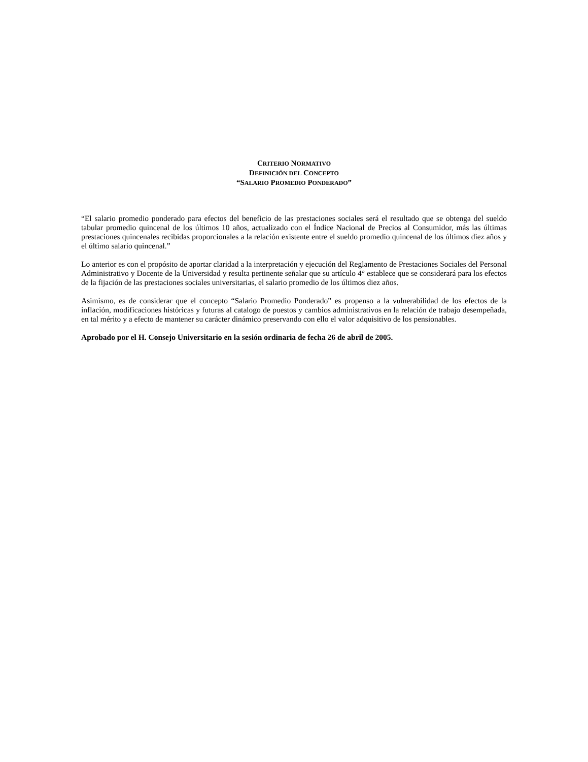CRITERIO NORMATIVO
DEFINICIÓN DEL CONCEPTO
“SALARIO PROMEDIO PONDERADO”
“El salario promedio ponderado para efectos del beneficio de las prestaciones sociales será el resultado que se obtenga del sueldo tabular promedio quincenal de los últimos 10 años, actualizado con el Índice Nacional de Precios al Consumidor, más las últimas prestaciones quincenales recibidas proporcionales a la relación existente entre el sueldo promedio quincenal de los últimos diez años y el último salario quincenal.”
Lo anterior es con el propósito de aportar claridad a la interpretación y ejecución del Reglamento de Prestaciones Sociales del Personal Administrativo y Docente de la Universidad y resulta pertinente señalar que su artículo 4° establece que se considerará para los efectos de la fijación de las prestaciones sociales universitarias, el salario promedio de los últimos diez años.
Asimismo, es de considerar que el concepto “Salario Promedio Ponderado” es propenso a la vulnerabilidad de los efectos de la inflación, modificaciones históricas y futuras al catalogo de puestos y cambios administrativos en la relación de trabajo desempeñada, en tal mérito y a efecto de mantener su carácter dinámico preservando con ello el valor adquisitivo de los pensionables.
Aprobado por el H. Consejo Universitario en la sesión ordinaria de fecha 26 de abril de 2005.